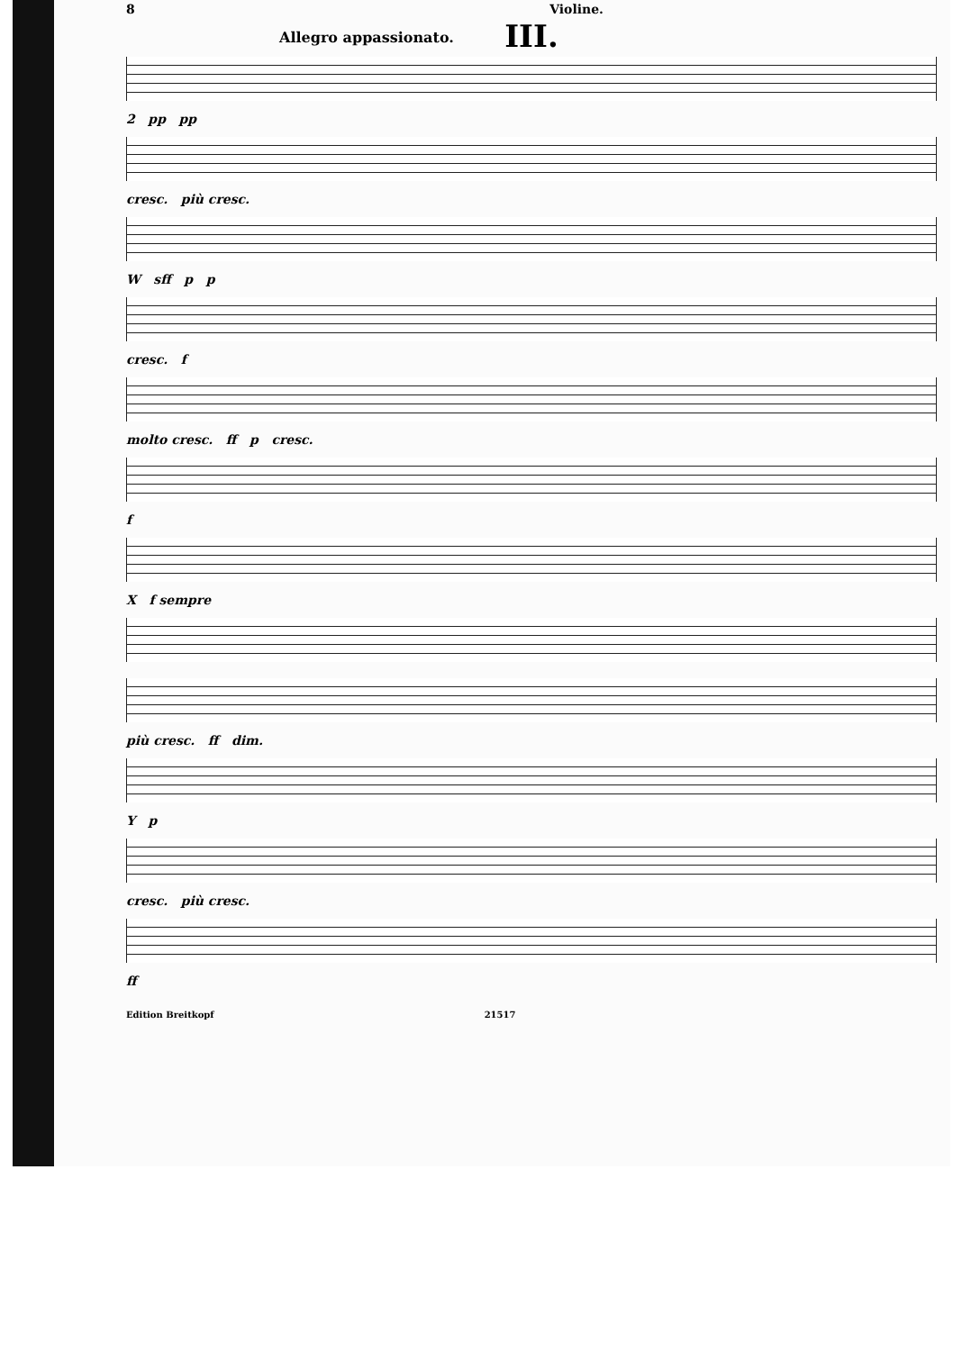8 Violine.
III.
Allegro appassionato.
2 pp pp
cresc. più cresc.
W sff p p
cresc. f
molto cresc. ff p cresc.
f
X f sempre
più cresc. ff dim.
Y p
cresc. più cresc.
ff
Edition Breitkopf 21517